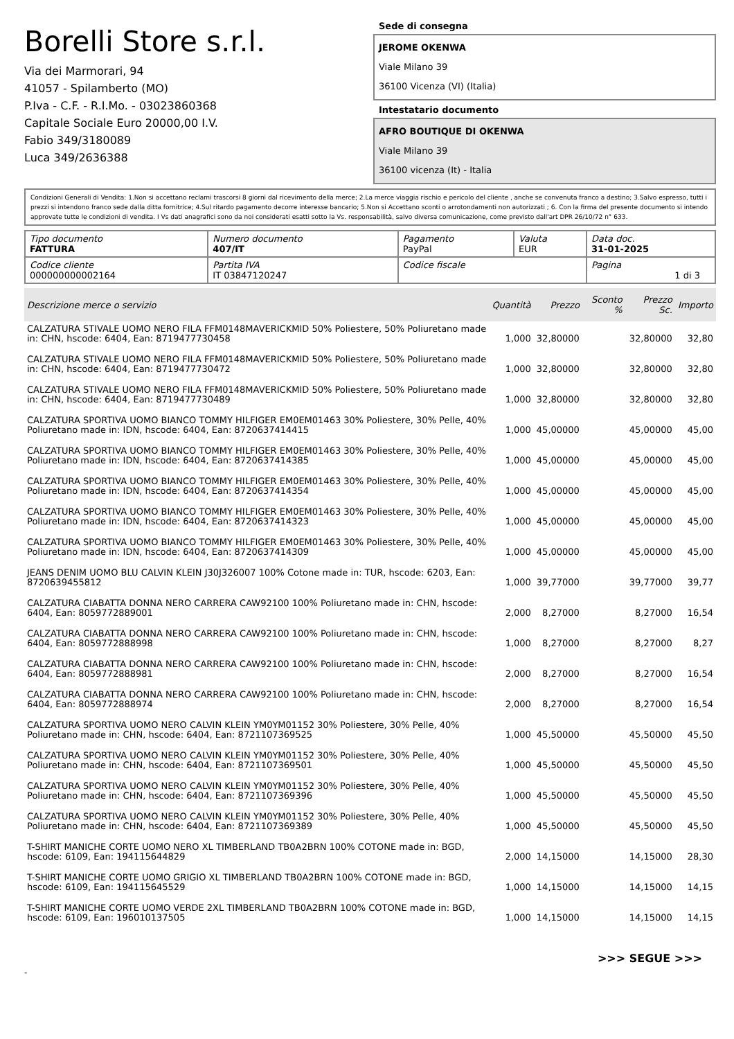Borelli Store s.r.l.
Via dei Marmorari, 94
41057 - Spilamberto (MO)
P.Iva - C.F. - R.I.Mo. - 03023860368
Capitale Sociale Euro 20000,00 I.V.
Fabio 349/3180089
Luca 349/2636388
Sede di consegna
JEROME OKENWA
Viale Milano 39
36100 Vicenza (VI) (Italia)
Intestatario documento
AFRO BOUTIQUE DI OKENWA
Viale Milano 39
36100 vicenza (It) - Italia
Condizioni Generali di Vendita: 1.Non si accettano reclami trascorsi 8 giorni dal ricevimento della merce; 2.La merce viaggia rischio e pericolo del cliente , anche se convenuta franco a destino; 3.Salvo espresso, tutti i prezzi si intendono franco sede dalla ditta fornitrice; 4.Sul ritardo pagamento decorre interesse bancario; 5.Non si Accettano sconti o arrotondamenti non autorizzati ; 6. Con la firma del presente documento si intendo approvate tutte le condizioni di vendita. I Vs dati anagrafici sono da noi considerati esatti sotto la Vs. responsabilità, salvo diversa comunicazione, come previsto dall'art DPR 26/10/72 n° 633.
| Tipo documento FATTURA | Numero documento 407/IT | Pagamento PayPal | Valuta EUR | Data doc. 31-01-2025 |
| Codice cliente 000000000002164 | Partita IVA IT 03847120247 | Codice fiscale | | Pagina 1 di 3 |
| Descrizione merce o servizio | Quantità | Prezzo | Sconto % | Prezzo Sc. | Importo |
| --- | --- | --- | --- | --- | --- |
| CALZATURA STIVALE UOMO NERO FILA FFM0148MAVERICKMID 50% Poliestere, 50% Poliuretano made in: CHN, hscode: 6404, Ean: 8719477730458 | 1,000 | 32,80000 | | 32,80000 | 32,80 |
| CALZATURA STIVALE UOMO NERO FILA FFM0148MAVERICKMID 50% Poliestere, 50% Poliuretano made in: CHN, hscode: 6404, Ean: 8719477730472 | 1,000 | 32,80000 | | 32,80000 | 32,80 |
| CALZATURA STIVALE UOMO NERO FILA FFM0148MAVERICKMID 50% Poliestere, 50% Poliuretano made in: CHN, hscode: 6404, Ean: 8719477730489 | 1,000 | 32,80000 | | 32,80000 | 32,80 |
| CALZATURA SPORTIVA UOMO BIANCO TOMMY HILFIGER EM0EM01463 30% Poliestere, 30% Pelle, 40% Poliuretano made in: IDN, hscode: 6404, Ean: 8720637414415 | 1,000 | 45,00000 | | 45,00000 | 45,00 |
| CALZATURA SPORTIVA UOMO BIANCO TOMMY HILFIGER EM0EM01463 30% Poliestere, 30% Pelle, 40% Poliuretano made in: IDN, hscode: 6404, Ean: 8720637414385 | 1,000 | 45,00000 | | 45,00000 | 45,00 |
| CALZATURA SPORTIVA UOMO BIANCO TOMMY HILFIGER EM0EM01463 30% Poliestere, 30% Pelle, 40% Poliuretano made in: IDN, hscode: 6404, Ean: 8720637414354 | 1,000 | 45,00000 | | 45,00000 | 45,00 |
| CALZATURA SPORTIVA UOMO BIANCO TOMMY HILFIGER EM0EM01463 30% Poliestere, 30% Pelle, 40% Poliuretano made in: IDN, hscode: 6404, Ean: 8720637414323 | 1,000 | 45,00000 | | 45,00000 | 45,00 |
| CALZATURA SPORTIVA UOMO BIANCO TOMMY HILFIGER EM0EM01463 30% Poliestere, 30% Pelle, 40% Poliuretano made in: IDN, hscode: 6404, Ean: 8720637414309 | 1,000 | 45,00000 | | 45,00000 | 45,00 |
| JEANS DENIM UOMO BLU CALVIN KLEIN J30J326007 100% Cotone made in: TUR, hscode: 6203, Ean: 8720639455812 | 1,000 | 39,77000 | | 39,77000 | 39,77 |
| CALZATURA CIABATTA DONNA NERO CARRERA CAW92100 100% Poliuretano made in: CHN, hscode: 6404, Ean: 8059772889001 | 2,000 | 8,27000 | | 8,27000 | 16,54 |
| CALZATURA CIABATTA DONNA NERO CARRERA CAW92100 100% Poliuretano made in: CHN, hscode: 6404, Ean: 8059772888998 | 1,000 | 8,27000 | | 8,27000 | 8,27 |
| CALZATURA CIABATTA DONNA NERO CARRERA CAW92100 100% Poliuretano made in: CHN, hscode: 6404, Ean: 8059772888981 | 2,000 | 8,27000 | | 8,27000 | 16,54 |
| CALZATURA CIABATTA DONNA NERO CARRERA CAW92100 100% Poliuretano made in: CHN, hscode: 6404, Ean: 8059772888974 | 2,000 | 8,27000 | | 8,27000 | 16,54 |
| CALZATURA SPORTIVA UOMO NERO CALVIN KLEIN YM0YM01152 30% Poliestere, 30% Pelle, 40% Poliuretano made in: CHN, hscode: 6404, Ean: 8721107369525 | 1,000 | 45,50000 | | 45,50000 | 45,50 |
| CALZATURA SPORTIVA UOMO NERO CALVIN KLEIN YM0YM01152 30% Poliestere, 30% Pelle, 40% Poliuretano made in: CHN, hscode: 6404, Ean: 8721107369501 | 1,000 | 45,50000 | | 45,50000 | 45,50 |
| CALZATURA SPORTIVA UOMO NERO CALVIN KLEIN YM0YM01152 30% Poliestere, 30% Pelle, 40% Poliuretano made in: CHN, hscode: 6404, Ean: 8721107369396 | 1,000 | 45,50000 | | 45,50000 | 45,50 |
| CALZATURA SPORTIVA UOMO NERO CALVIN KLEIN YM0YM01152 30% Poliestere, 30% Pelle, 40% Poliuretano made in: CHN, hscode: 6404, Ean: 8721107369389 | 1,000 | 45,50000 | | 45,50000 | 45,50 |
| T-SHIRT MANICHE CORTE UOMO NERO XL TIMBERLAND TB0A2BRN 100% COTONE made in: BGD, hscode: 6109, Ean: 194115644829 | 2,000 | 14,15000 | | 14,15000 | 28,30 |
| T-SHIRT MANICHE CORTE UOMO GRIGIO XL TIMBERLAND TB0A2BRN 100% COTONE made in: BGD, hscode: 6109, Ean: 194115645529 | 1,000 | 14,15000 | | 14,15000 | 14,15 |
| T-SHIRT MANICHE CORTE UOMO VERDE 2XL TIMBERLAND TB0A2BRN 100% COTONE made in: BGD, hscode: 6109, Ean: 196010137505 | 1,000 | 14,15000 | | 14,15000 | 14,15 |
>>> SEGUE >>>
-